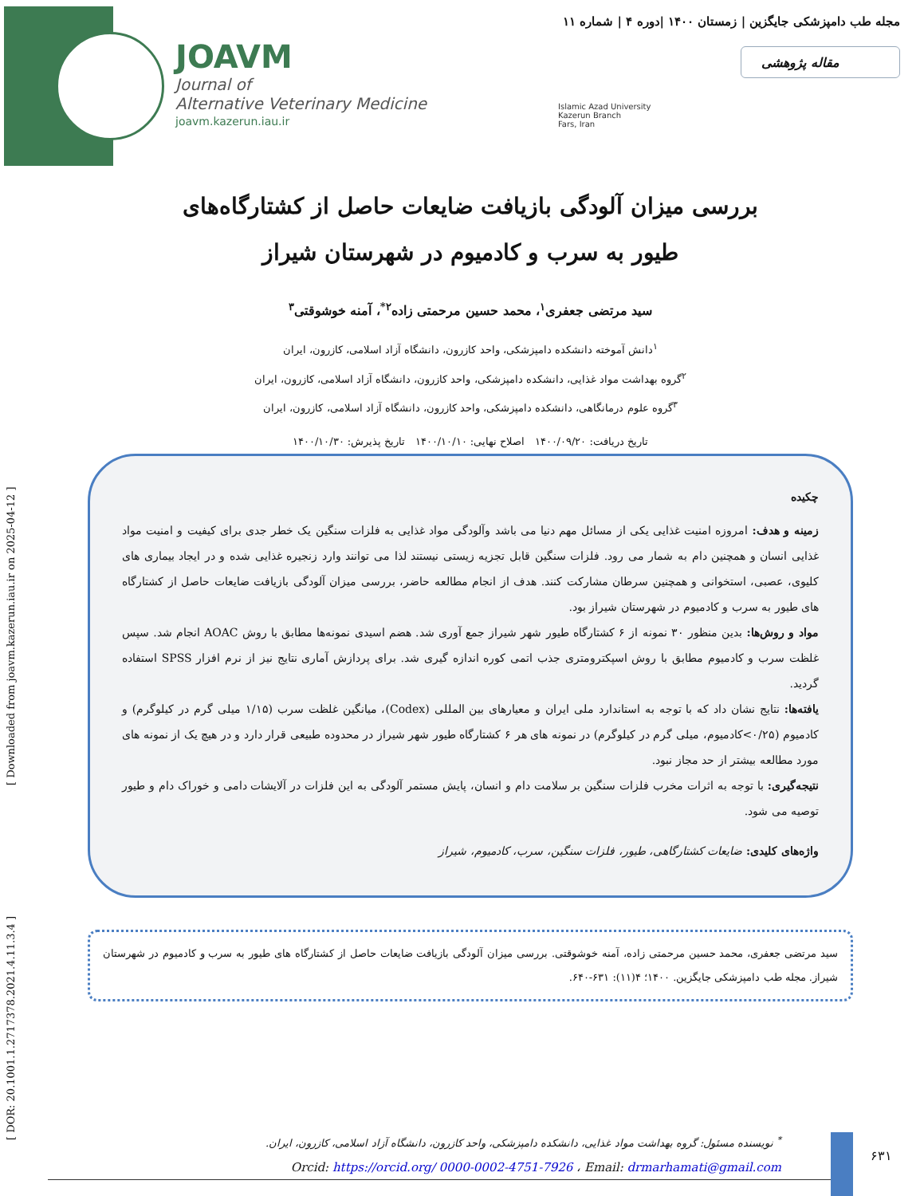JOAVM
Journal of
Alternative Veterinary Medicine
joavm.kazerun.iau.ir
مجله طب دامپزشکی جایگزین | زمستان ۱۴۰۰ |دوره ۴ | شماره ۱۱
مقاله پژوهشی
Islamic Azad University
Kazerun Branch
Fars, Iran
[ DOR: 20.1001.1.2717378.2021.4.11.3.4 ] [ Downloaded from joavm.kazerun.iau.ir on 2025-04-12 ]
بررسی میزان آلودگی بازیافت ضایعات حاصل از کشتارگاه‌های
طیور به سرب و کادمیوم در شهرستان شیراز
سید مرتضی جعفری<sup>۱</sup>، محمد حسین مرحمتی زاده<sup>۲*</sup>، آمنه خوشوقتی<sup>۳</sup>
<sup>۱</sup> دانش آموخته دانشکده دامپزشکی، واحد کازرون، دانشگاه آزاد اسلامی، کازرون، ایران
<sup>۲</sup> گروه بهداشت مواد غذایی، دانشکده دامپزشکی، واحد کازرون، دانشگاه آزاد اسلامی، کازرون، ایران
<sup>۳</sup> گروه علوم درمانگاهی، دانشکده دامپزشکی، واحد کازرون، دانشگاه آزاد اسلامی، کازرون، ایران
تاریخ دریافت: ۱۴۰۰/۰۹/۲۰ اصلاح نهایی: ۱۴۰۰/۱۰/۱۰ تاریخ پذیرش: ۱۴۰۰/۱۰/۳۰
چکیده
زمینه و هدف: امروزه امنیت غذایی یکی از مسائل مهم دنیا می باشد وآلودگی مواد غذایی به فلزات سنگین یک خطر جدی برای کیفیت و امنیت مواد غذایی انسان و همچنین دام به شمار می رود. فلزات سنگین قابل تجزیه زیستی نیستند لذا می توانند وارد زنجیره غذایی شده و در ایجاد بیماری های کلیوی، عصبی، استخوانی و همچنین سرطان مشارکت کنند. هدف از انجام مطالعه حاضر، بررسی میزان آلودگی بازیافت ضایعات حاصل از کشتارگاه های طیور به سرب و کادمیوم در شهرستان شیراز بود.
مواد و روش‌ها: بدین منظور ۳۰ نمونه از ۶ کشتارگاه طیور شهر شیراز جمع آوری شد. هضم اسیدی نمونه‌ها مطابق با روش AOAC انجام شد. سپس غلظت سرب و کادمیوم مطابق با روش اسپکترومتری جذب اتمی کوره اندازه گیری شد. برای پردازش آماری نتایج نیز از نرم افزار SPSS استفاده گردید.
یافته‌ها: نتایج نشان داد که با توجه به استاندارد ملی ایران و معیارهای بین المللی (Codex)، میانگین غلظت سرب (۱/۱۵ میلی گرم در کیلوگرم) و کادمیوم (۰/۲۵>کادمیوم، میلی گرم در کیلوگرم) در نمونه های هر ۶ کشتارگاه طیور شهر شیراز در محدوده طبیعی قرار دارد و در هیچ یک از نمونه های مورد مطالعه بیشتر از حد مجاز نبود.
نتیجه‌گیری: با توجه به اثرات مخرب فلزات سنگین بر سلامت دام و انسان، پایش مستمر آلودگی به این فلزات در آلایشات دامی و خوراک دام و طیور توصیه می شود.
واژه‌های کلیدی: ضایعات کشتارگاهی، طیور، فلزات سنگین، سرب، کادمیوم، شیراز
سید مرتضی جعفری، محمد حسین مرحمتی زاده، آمنه خوشوقتی. بررسی میزان آلودگی بازیافت ضایعات حاصل از کشتارگاه های طیور به سرب و کادمیوم در شهرستان شیراز. مجله طب دامپزشکی جایگزین. ۱۴۰۰؛ ۴(۱۱): ۶۳۱-۶۴۰.
<sup>*</sup> نویسنده مسئول: گروه بهداشت مواد غذایی، دانشکده دامپزشکی، واحد کازرون، دانشگاه آزاد اسلامی، کازرون، ایران.
Orcid: https://orcid.org/ 0000-0002-4751-7926 ، Email: drmarhamati@gmail.com
۶۳۱